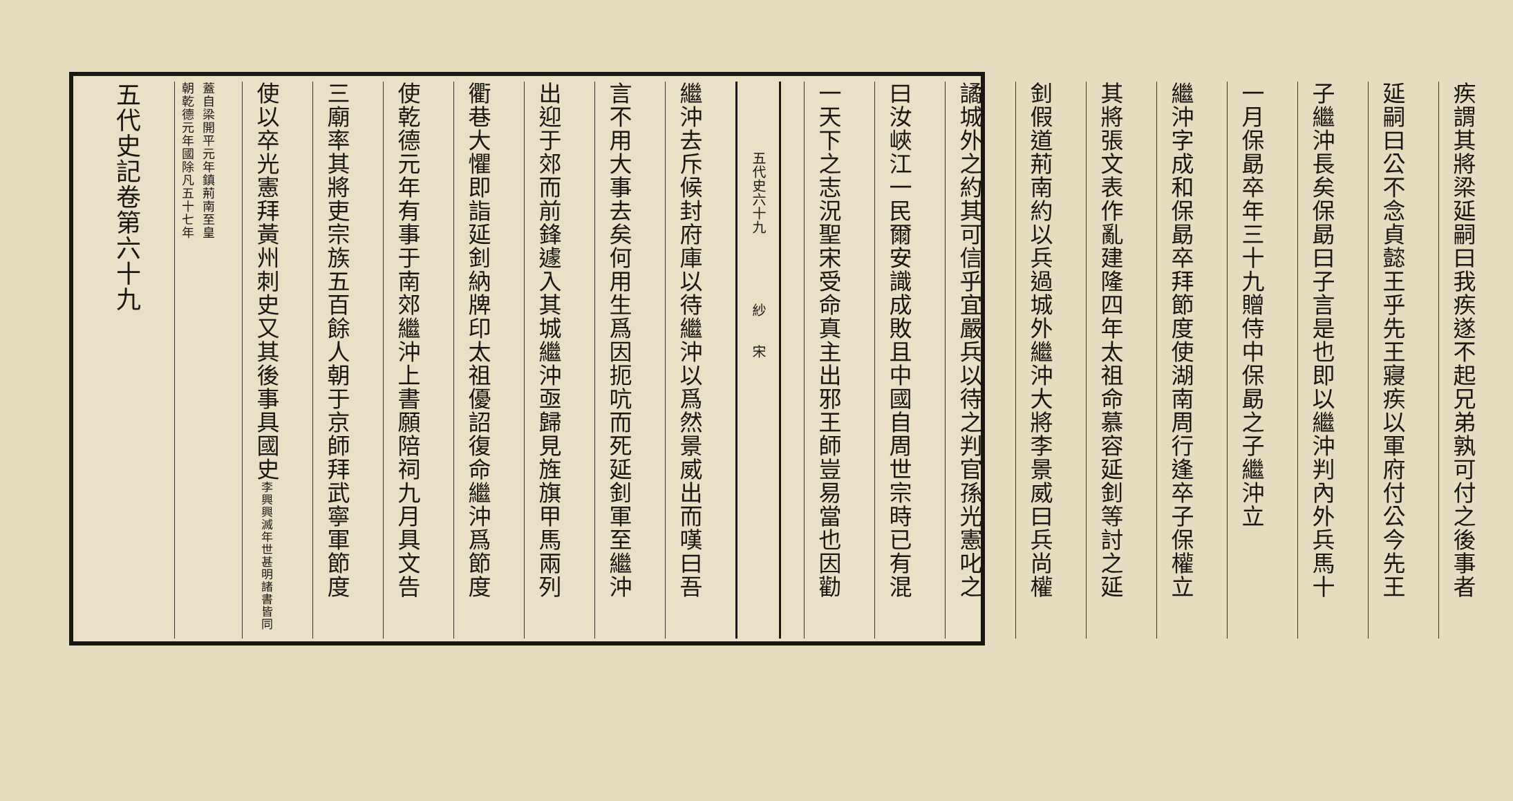疾謂其將梁延嗣曰我疾遂不起兄弟孰可付之後事者
延嗣曰公不念貞懿王乎先王寢疾以軍府付公今先王
子繼沖長矣保勗曰子言是也即以繼沖判內外兵馬十
一月保勗卒年三十九贈侍中保勗之子繼沖立
繼沖字成和保勗卒拜節度使湖南周行逢卒子保權立
其將張文表作亂建隆四年太祖命慕容延釗等討之延
釗假道荊南約以兵過城外繼沖大將李景威曰兵尚權
譎城外之約其可信乎宜嚴兵以待之判官孫光憲叱之
曰汝峽江一民爾安識成敗且中國自周世宗時已有混
一天下之志況聖宋受命真主出邪王師豈易當也因勸
　　　　　五代史六十九　　　　　紗　　宋
繼沖去斥候封府庫以待繼沖以爲然景威出而嘆曰吾
言不用大事去矣何用生爲因扼吭而死延釗軍至繼沖
出迎于郊而前鋒遽入其城繼沖亟歸見旌旗甲馬兩列
衢巷大懼即詣延釗納牌印太祖優詔復命繼沖爲節度
使乾德元年有事于南郊繼沖上書願陪祠九月具文告
三廟率其將吏宗族五百餘人朝于京師拜武寧軍節度
使以卒光憲拜黃州刺史又其後事具國史李興興滅年世甚明諸書皆同
蓋自梁開平元年鎮荊南至皇
朝乾德元年國除凡五十七年
五代史記卷第六十九